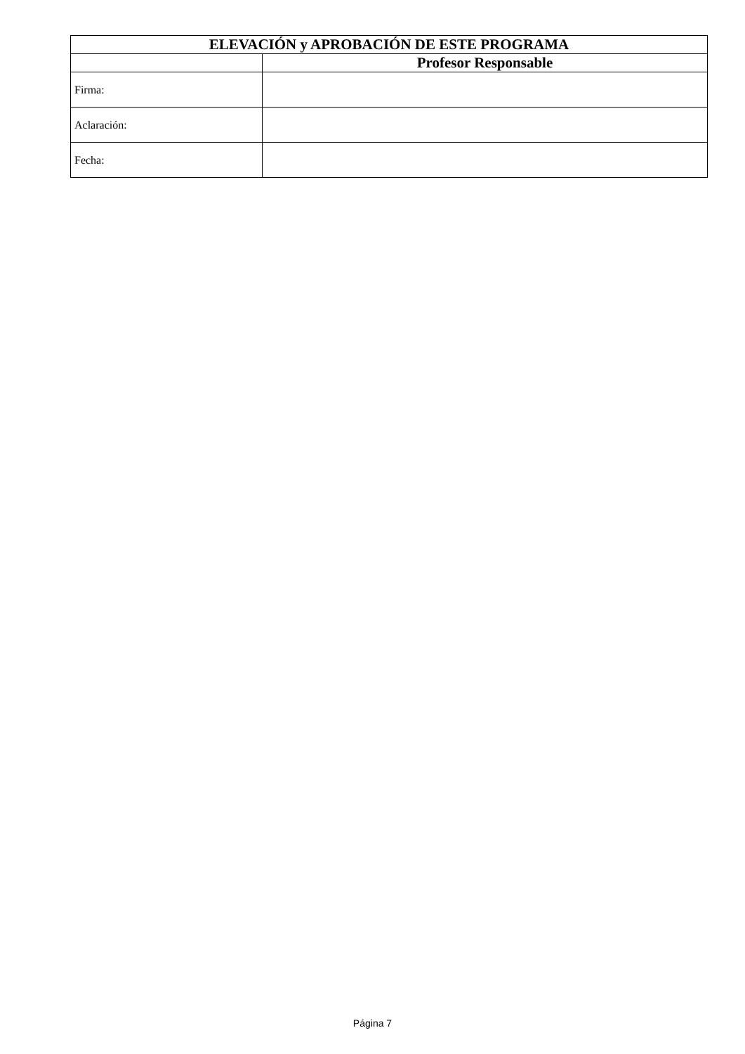| ELEVACIÓN y APROBACIÓN DE ESTE PROGRAMA | |
| --- | --- |
| | Profesor Responsable |
| Firma: | |
| Aclaración: | |
| Fecha: | |
Página 7